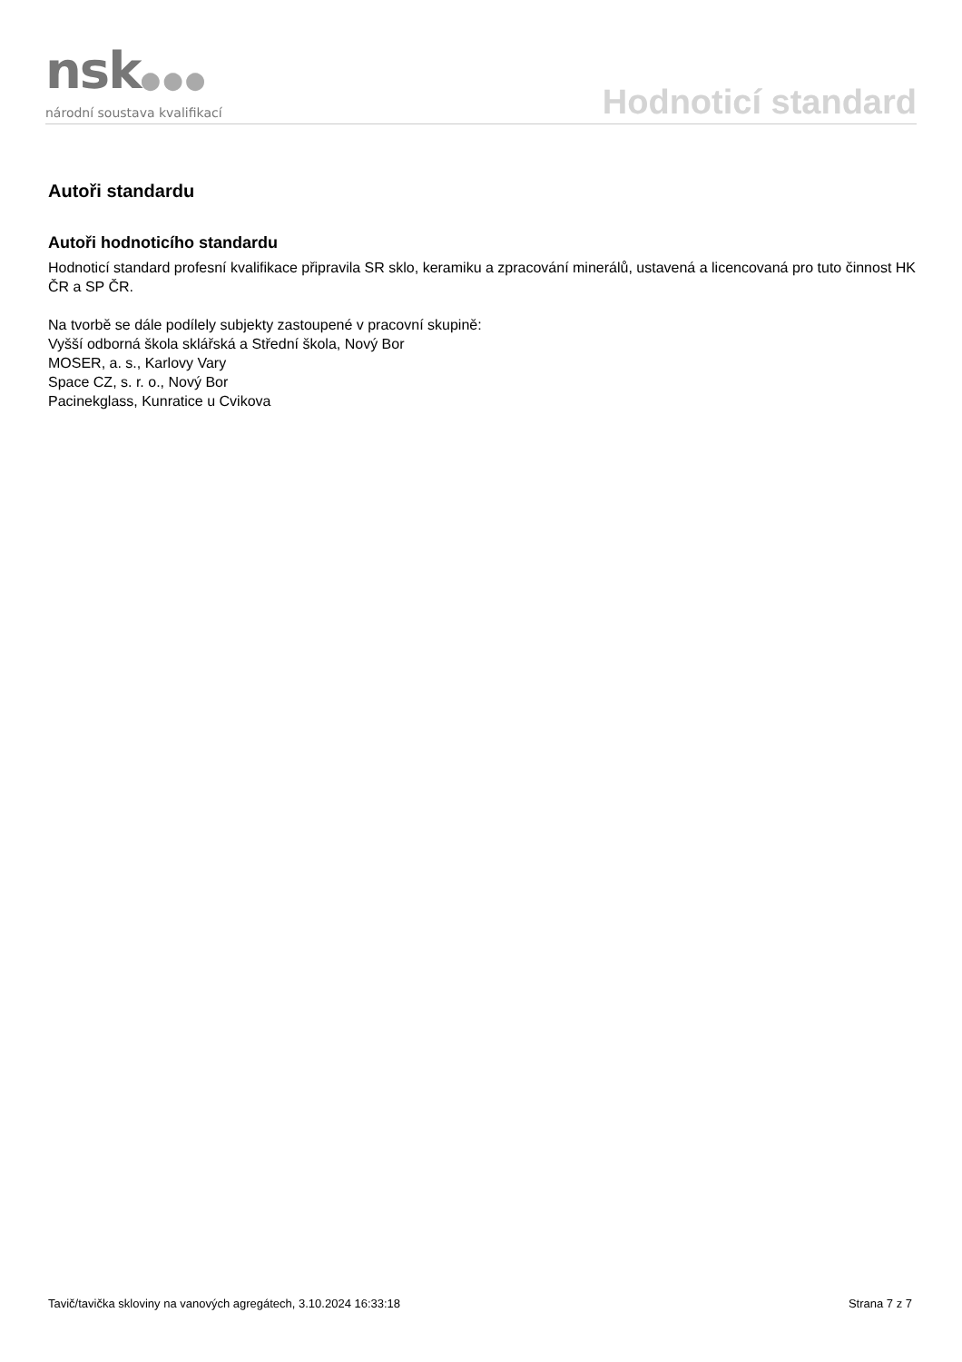nsk●●●
národní soustava kvalifikací
Hodnoticí standard
Autoři standardu
Autoři hodnoticího standardu
Hodnoticí standard profesní kvalifikace připravila SR sklo, keramiku a zpracování minerálů, ustavená a licencovaná pro tuto činnost HK ČR a SP ČR.
Na tvorbě se dále podílely subjekty zastoupené v pracovní skupině:
Vyšší odborná škola sklářská a Střední škola, Nový Bor
MOSER, a. s., Karlovy Vary
Space CZ, s. r. o., Nový Bor
Pacinekglass, Kunratice u Cvikova
Tavič/tavička skloviny na vanových agregátech, 3.10.2024 16:33:18 Strana 7 z 7